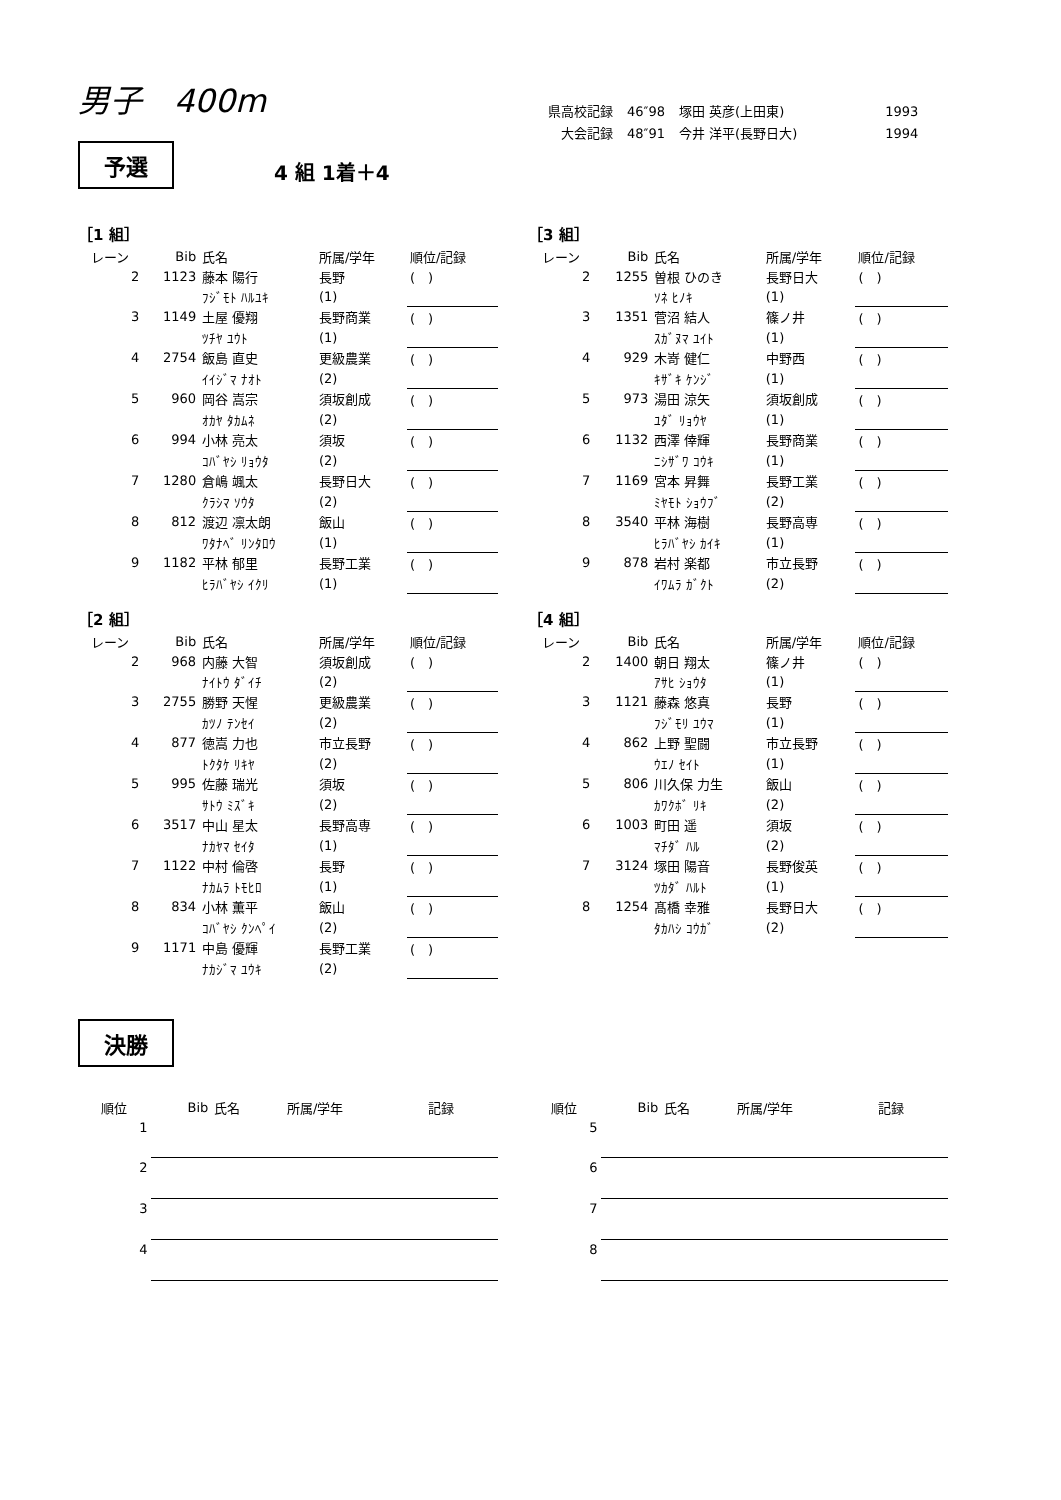男子　400m
| 県高校記録 | 46″98 | 塚田 英彦(上田東) | 1993 |
| 大会記録 | 48″91 | 今井 洋平(長野日大) | 1994 |
予選 4 組 1着＋4
［1 組］
| レーン | Bib | 氏名 | 所属/学年 | 順位/記録 |
| --- | --- | --- | --- | --- |
| 2 | 1123 | 藤本 陽行 | 長野 | ( ) |
| | | ﾌｼﾞﾓﾄ ﾊﾙﾕｷ | (1) | |
| 3 | 1149 | 土屋 優翔 | 長野商業 | ( ) |
| | | ﾂﾁﾔ ﾕｳﾄ | (1) | |
| 4 | 2754 | 飯島 直史 | 更級農業 | ( ) |
| | | ｲｲｼﾞﾏ ﾅｵﾄ | (2) | |
| 5 | 960 | 岡谷 嵩宗 | 須坂創成 | ( ) |
| | | ｵｶﾔ ﾀｶﾑﾈ | (2) | |
| 6 | 994 | 小林 亮太 | 須坂 | ( ) |
| | | ｺﾊﾞﾔｼ ﾘｮｳﾀ | (2) | |
| 7 | 1280 | 倉嶋 颯太 | 長野日大 | ( ) |
| | | ｸﾗｼﾏ ｿｳﾀ | (2) | |
| 8 | 812 | 渡辺 凛太朗 | 飯山 | ( ) |
| | | ﾜﾀﾅﾍﾞ ﾘﾝﾀﾛｳ | (1) | |
| 9 | 1182 | 平林 郁里 | 長野工業 | ( ) |
| | | ﾋﾗﾊﾞﾔｼ ｲｸﾘ | (1) | |
［2 組］
| レーン | Bib | 氏名 | 所属/学年 | 順位/記録 |
| --- | --- | --- | --- | --- |
| 2 | 968 | 内藤 大智 | 須坂創成 | ( ) |
| | | ﾅｲﾄｳ ﾀﾞｲﾁ | (2) | |
| 3 | 2755 | 勝野 天惺 | 更級農業 | ( ) |
| | | ｶﾂﾉ ﾃﾝｾｲ | (2) | |
| 4 | 877 | 徳嵩 力也 | 市立長野 | ( ) |
| | | ﾄｸﾀｹ ﾘｷﾔ | (2) | |
| 5 | 995 | 佐藤 瑞光 | 須坂 | ( ) |
| | | ｻﾄｳ ﾐｽﾞｷ | (2) | |
| 6 | 3517 | 中山 星太 | 長野高専 | ( ) |
| | | ﾅｶﾔﾏ ｾｲﾀ | (1) | |
| 7 | 1122 | 中村 倫啓 | 長野 | ( ) |
| | | ﾅｶﾑﾗ ﾄﾓﾋﾛ | (1) | |
| 8 | 834 | 小林 薫平 | 飯山 | ( ) |
| | | ｺﾊﾞﾔｼ ｸﾝﾍﾟｲ | (2) | |
| 9 | 1171 | 中島 優輝 | 長野工業 | ( ) |
| | | ﾅｶｼﾞﾏ ﾕｳｷ | (2) | |
［3 組］
| レーン | Bib | 氏名 | 所属/学年 | 順位/記録 |
| --- | --- | --- | --- | --- |
| 2 | 1255 | 曽根 ひのき | 長野日大 | ( ) |
| | | ｿﾈ ﾋﾉｷ | (1) | |
| 3 | 1351 | 菅沼 結人 | 篠ノ井 | ( ) |
| | | ｽｶﾞﾇﾏ ﾕｲﾄ | (1) | |
| 4 | 929 | 木嵜 健仁 | 中野西 | ( ) |
| | | ｷｻﾞｷ ｹﾝｼﾞ | (1) | |
| 5 | 973 | 湯田 涼矢 | 須坂創成 | ( ) |
| | | ﾕﾀﾞ ﾘｮｳﾔ | (1) | |
| 6 | 1132 | 西澤 倖輝 | 長野商業 | ( ) |
| | | ﾆｼｻﾞﾜ ｺｳｷ | (1) | |
| 7 | 1169 | 宮本 昇舞 | 長野工業 | ( ) |
| | | ﾐﾔﾓﾄ ｼｮｳﾌﾞ | (2) | |
| 8 | 3540 | 平林 海樹 | 長野高専 | ( ) |
| | | ﾋﾗﾊﾞﾔｼ ｶｲｷ | (1) | |
| 9 | 878 | 岩村 楽都 | 市立長野 | ( ) |
| | | ｲﾜﾑﾗ ｶﾞｸﾄ | (2) | |
［4 組］
| レーン | Bib | 氏名 | 所属/学年 | 順位/記録 |
| --- | --- | --- | --- | --- |
| 2 | 1400 | 朝日 翔太 | 篠ノ井 | ( ) |
| | | ｱｻﾋ ｼｮｳﾀ | (1) | |
| 3 | 1121 | 藤森 悠真 | 長野 | ( ) |
| | | ﾌｼﾞﾓﾘ ﾕｳﾏ | (1) | |
| 4 | 862 | 上野 聖闘 | 市立長野 | ( ) |
| | | ｳｴﾉ ｾｲﾄ | (1) | |
| 5 | 806 | 川久保 力生 | 飯山 | ( ) |
| | | ｶﾜｸﾎﾞ ﾘｷ | (2) | |
| 6 | 1003 | 町田 遥 | 須坂 | ( ) |
| | | ﾏﾁﾀﾞ ﾊﾙ | (2) | |
| 7 | 3124 | 塚田 陽音 | 長野俊英 | ( ) |
| | | ﾂｶﾀﾞ ﾊﾙﾄ | (1) | |
| 8 | 1254 | 髙橋 幸雅 | 長野日大 | ( ) |
| | | ﾀｶﾊｼ ｺｳｶﾞ | (2) | |
決勝
| 順位 | Bib | 氏名 | 所属/学年 | 記録 |
| --- | --- | --- | --- | --- |
| 1 | | | | |
| 2 | | | | |
| 3 | | | | |
| 4 | | | | |
| 順位 | Bib | 氏名 | 所属/学年 | 記録 |
| --- | --- | --- | --- | --- |
| 5 | | | | |
| 6 | | | | |
| 7 | | | | |
| 8 | | | | |